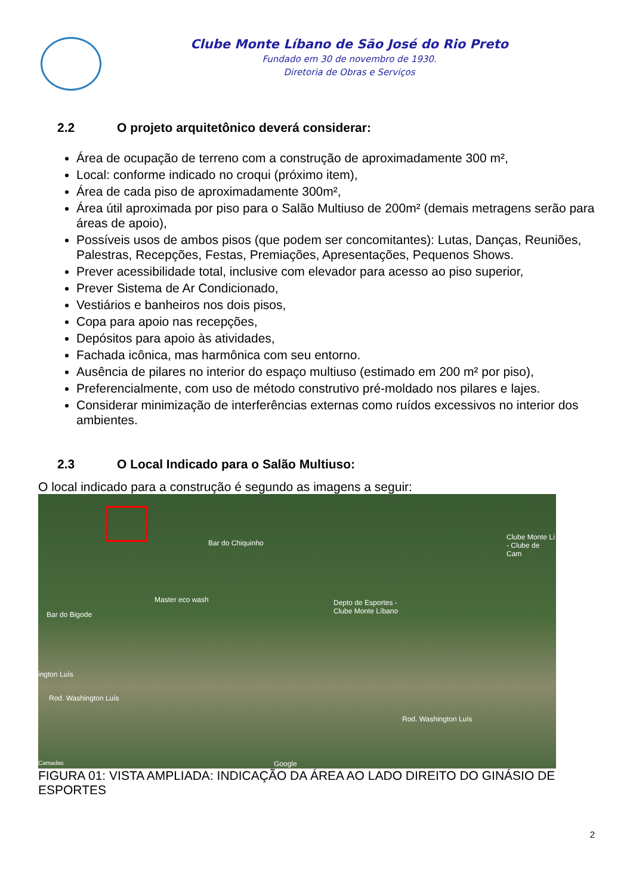Clube Monte Líbano de São José do Rio Preto
Fundado em 30 de novembro de 1930.
Diretoria de Obras e Serviços
2.2 O projeto arquitetônico deverá considerar:
Área de ocupação de terreno com a construção de aproximadamente 300 m²,
Local: conforme indicado no croqui (próximo item),
Área de cada piso de aproximadamente 300m²,
Área útil aproximada por piso para o Salão Multiuso de 200m² (demais metragens serão para áreas de apoio),
Possíveis usos de ambos pisos (que podem ser concomitantes): Lutas, Danças, Reuniões, Palestras, Recepções, Festas, Premiações, Apresentações, Pequenos Shows.
Prever acessibilidade total, inclusive com elevador para acesso ao piso superior,
Prever Sistema de Ar Condicionado,
Vestiários e banheiros nos dois pisos,
Copa para apoio nas recepções,
Depósitos para apoio às atividades,
Fachada icônica, mas harmônica com seu entorno.
Ausência de pilares no interior do espaço multiuso (estimado em 200 m² por piso),
Preferencialmente, com uso de método construtivo pré-moldado nos pilares e lajes.
Considerar minimização de interferências externas como ruídos excessivos no interior dos ambientes.
2.3 O Local Indicado para o Salão Multiuso:
O local indicado para a construção é segundo as imagens a seguir:
Bar do Chiquinho
Clube Monte Lí
- Clube de Cam
Master eco wash
Depto de Esportes -
Clube Monte Líbano
Bar do Bigode
ington Luís
Rod. Washington Luís
Rod. Washington Luís
Camadas Google
FIGURA 01: VISTA AMPLIADA: INDICAÇÃO DA ÁREA AO LADO DIREITO DO GINÁSIO DE ESPORTES
2